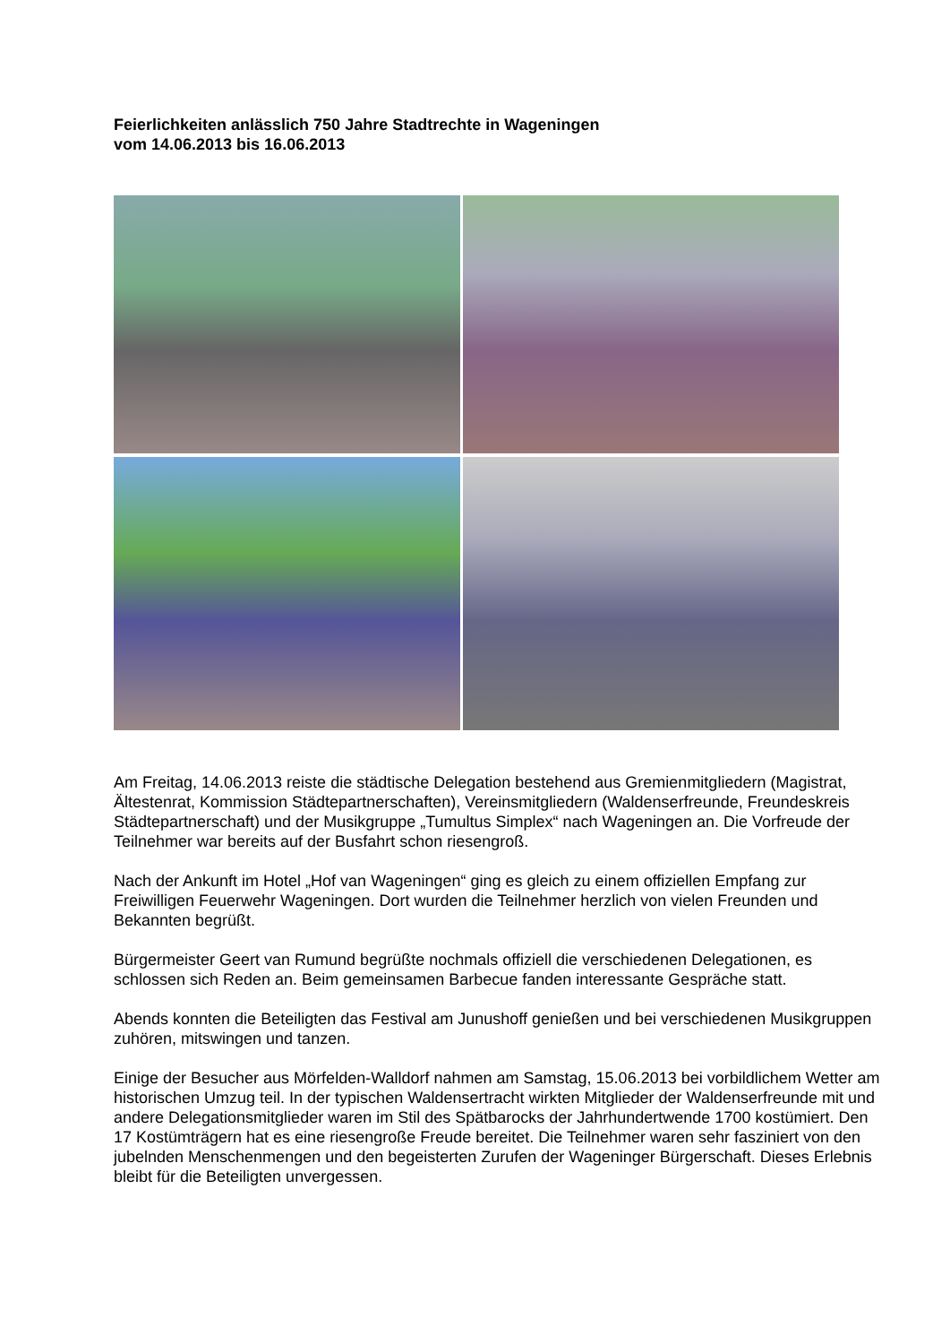Feierlichkeiten anlässlich 750 Jahre Stadtrechte in Wageningen
vom 14.06.2013 bis 16.06.2013
Am Freitag, 14.06.2013 reiste die städtische Delegation bestehend aus Gremienmitgliedern (Magistrat, Ältestenrat, Kommission Städtepartnerschaften), Vereinsmitgliedern (Waldenserfreunde, Freundeskreis Städtepartnerschaft) und der Musikgruppe „Tumultus Simplex“ nach Wageningen an. Die Vorfreude der Teilnehmer war bereits auf der Busfahrt schon riesengroß.
Nach der Ankunft im Hotel „Hof van Wageningen“ ging es gleich zu einem offiziellen Empfang zur Freiwilligen Feuerwehr Wageningen. Dort wurden die Teilnehmer herzlich von vielen Freunden und Bekannten begrüßt.
Bürgermeister Geert van Rumund begrüßte nochmals offiziell die verschiedenen Delegationen, es schlossen sich Reden an. Beim gemeinsamen Barbecue fanden interessante Gespräche statt.
Abends konnten die Beteiligten das Festival am Junushoff genießen und bei verschiedenen Musikgruppen zuhören, mitswingen und tanzen.
Einige der Besucher aus Mörfelden-Walldorf nahmen am Samstag, 15.06.2013 bei vorbildlichem Wetter am historischen Umzug teil. In der typischen Waldensertracht wirkten Mitglieder der Waldenserfreunde mit und andere Delegationsmitglieder waren im Stil des Spätbarocks der Jahrhundertwende 1700 kostümiert. Den 17 Kostümträgern hat es eine riesengroße Freude bereitet. Die Teilnehmer waren sehr fasziniert von den jubelnden Menschenmengen und den begeisterten Zurufen der Wageninger Bürgerschaft. Dieses Erlebnis bleibt für die Beteiligten unvergessen.